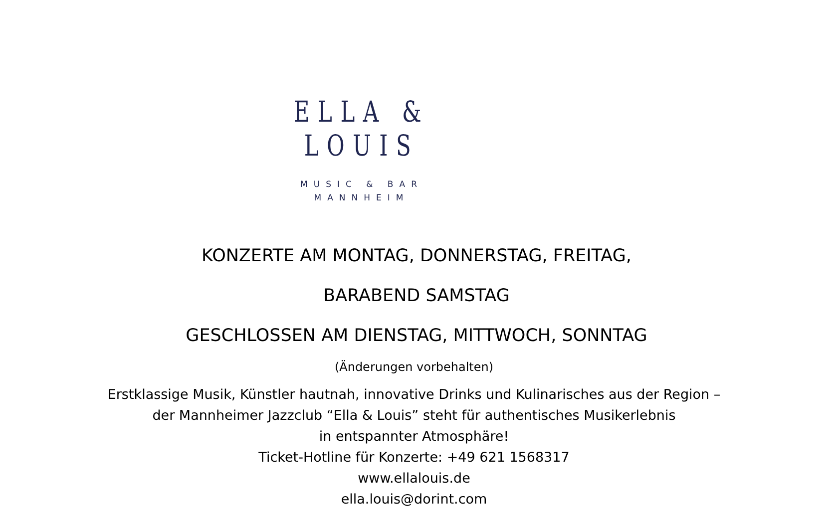ELLA & LOUIS
MUSIC & BAR
MANNHEIM
KONZERTE AM MONTAG, DONNERSTAG, FREITAG,
BARABEND SAMSTAG
GESCHLOSSEN AM DIENSTAG, MITTWOCH, SONNTAG
(Änderungen vorbehalten)
Erstklassige Musik, Künstler hautnah, innovative Drinks und Kulinarisches aus der Region –
der Mannheimer Jazzclub “Ella & Louis” steht für authentisches Musikerlebnis
in entspannter Atmosphäre!
Ticket-Hotline für Konzerte: +49 621 1568317
www.ellalouis.de
ella.louis@dorint.com